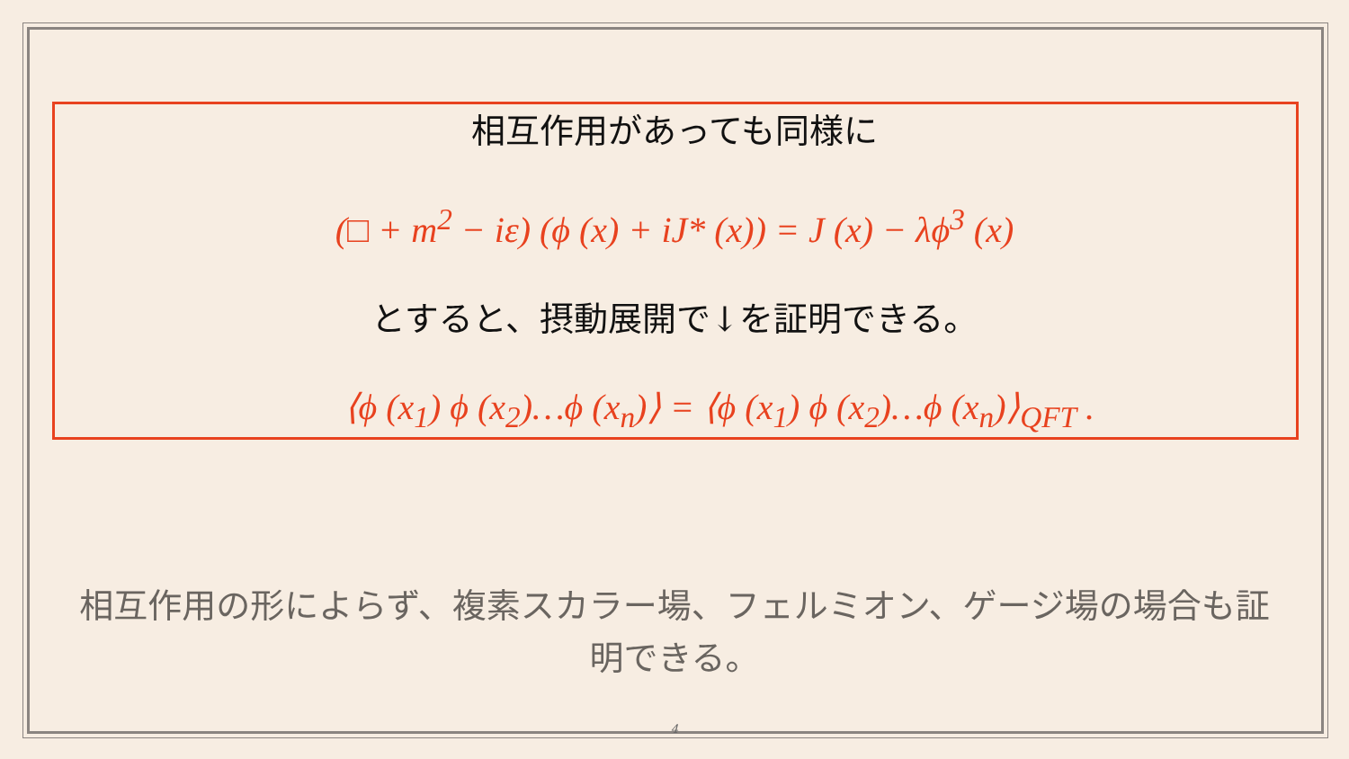相互作用があっても同様に
(□ + m<sup>2</sup> − iε) (ϕ (x) + iJ* (x)) = J (x) − λϕ<sup>3</sup> (x)
とすると、摂動展開で↓を証明できる。
⟨ϕ (x<sub>1</sub>) ϕ (x<sub>2</sub>)…ϕ (x<sub>n</sub>)⟩ = ⟨ϕ (x<sub>1</sub>) ϕ (x<sub>2</sub>)…ϕ (x<sub>n</sub>)⟩<sub>QFT</sub> .
相互作用の形によらず、複素スカラー場、フェルミオン、ゲージ場の場合も証明できる。
4